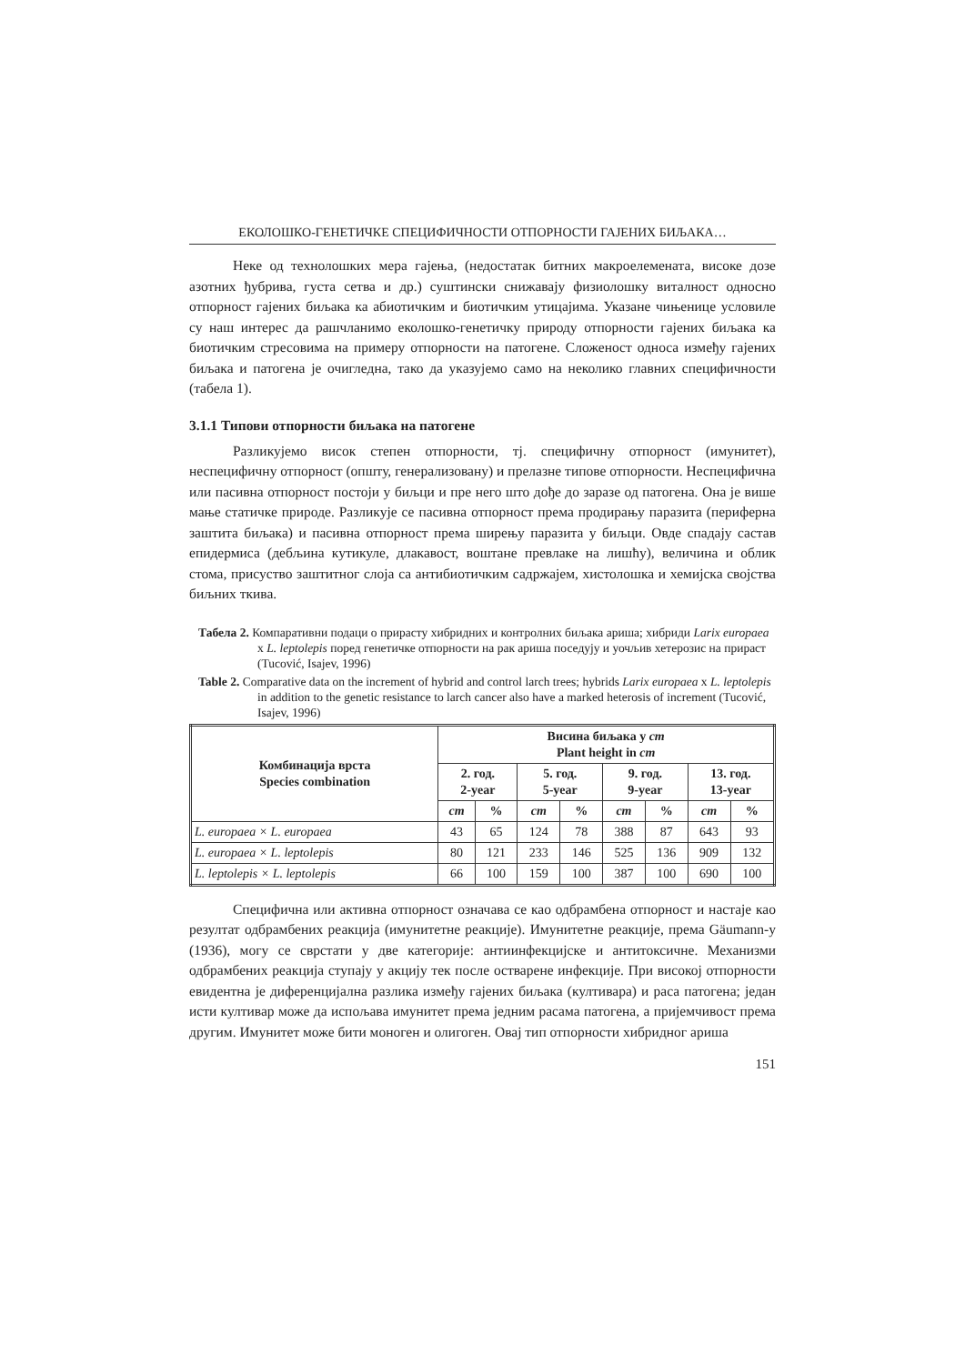ЕКОЛОШКО-ГЕНЕТИЧКЕ СПЕЦИФИЧНОСТИ ОТПОРНОСТИ ГАЈЕНИХ БИЉАКА…
Неке од технолошких мера гајења, (недостатак битних макроелемената, високе дозе азотних ђубрива, густа сетва и др.) суштински снижавају физиолошку виталност односно отпорност гајених биљака ка абиотичким и биотичким утицајима. Указане чињенице условиле су наш интерес да рашчланимо еколошко-генетичку природу отпорности гајених биљака ка биотичким стресовима на примеру отпорности на патогене. Сложеност односа између гајених биљака и патогена је очигледна, тако да указујемо само на неколико главних специфичности (табела 1).
3.1.1 Типови отпорности биљака на патогене
Разликујемо висок степен отпорности, тј. специфичну отпорност (имунитет), неспецифичну отпорност (општу, генерализовану) и прелазне типове отпорности. Неспецифична или пасивна отпорност постоји у биљци и пре него што дође до заразе од патогена. Она је више мање статичке природе. Разликује се пасивна отпорност према продирању паразита (периферна заштита биљака) и пасивна отпорност према ширењу паразита у биљци. Овде спадају састав епидермиса (дебљина кутикуле, длакавост, воштане превлаке на лишћу), величина и облик стома, присуство заштитног слоја са антибиотичким садржајем, хистолошка и хемијска својства биљних ткива.
Табела 2. Компаративни подаци о прирасту хибридних и контролних биљака ариша; хибриди Larix europaea x L. leptolepis поред генетичке отпорности на рак ариша поседују и уочљив хетерозис на прираст (Tucović, Isajev, 1996)
Table 2. Comparative data on the increment of hybrid and control larch trees; hybrids Larix europaea x L. leptolepis in addition to the genetic resistance to larch cancer also have a marked heterosis of increment (Tucović, Isajev, 1996)
| Комбинација врста Species combination | Висина биљака у cm Plant height in cm | | | | | | | |
| --- | --- | --- | --- | --- | --- | --- | --- | --- |
| | 2. год. 2-year | | 5. год. 5-year | | 9. год. 9-year | | 13. год. 13-year | |
| | cm | % | cm | % | cm | % | cm | % |
| L. europaea × L. europaea | 43 | 65 | 124 | 78 | 388 | 87 | 643 | 93 |
| L. europaea × L. leptolepis | 80 | 121 | 233 | 146 | 525 | 136 | 909 | 132 |
| L. leptolepis × L. leptolepis | 66 | 100 | 159 | 100 | 387 | 100 | 690 | 100 |
Специфична или активна отпорност означава се као одбрамбена отпорност и настаје као резултат одбрамбених реакција (имунитетне реакције). Имунитетне реакције, према Gäumann-у (1936), могу се сврстати у две категорије: антиинфекцијске и антитоксичне. Механизми одбрамбених реакција ступају у акцију тек после остварене инфекције. При високој отпорности евидентна је диференцијална разлика између гајених биљака (култивара) и раса патогена; један исти култивар може да испољава имунитет према једним расама патогена, а пријемчивост према другим. Имунитет може бити моноген и олигоген. Овај тип отпорности хибридног ариша
151